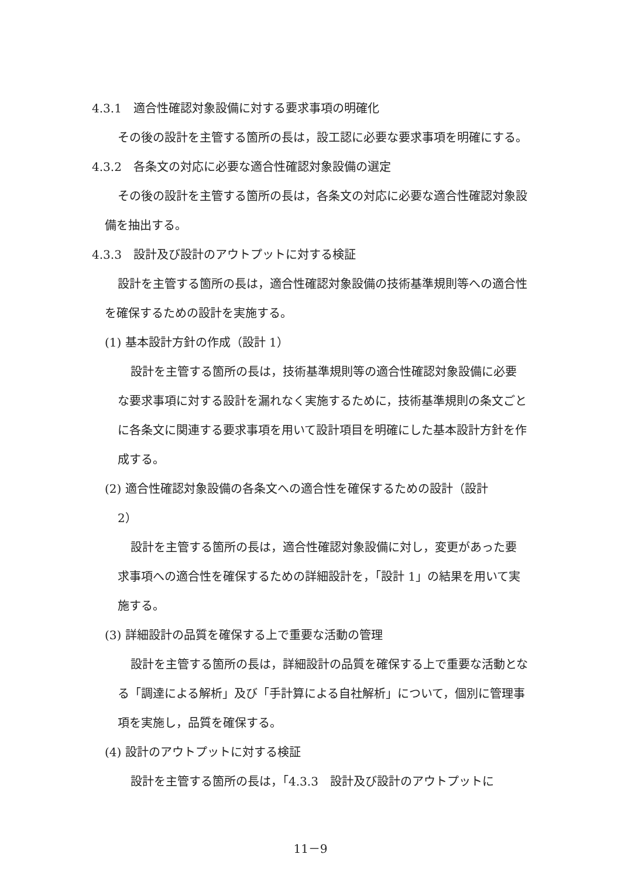4.3.1　適合性確認対象設備に対する要求事項の明確化
その後の設計を主管する箇所の長は，設工認に必要な要求事項を明確にする。
4.3.2　各条文の対応に必要な適合性確認対象設備の選定
その後の設計を主管する箇所の長は，各条文の対応に必要な適合性確認対象設備を抽出する。
4.3.3　設計及び設計のアウトプットに対する検証
設計を主管する箇所の長は，適合性確認対象設備の技術基準規則等への適合性を確保するための設計を実施する。
(1) 基本設計方針の作成（設計 1）
設計を主管する箇所の長は，技術基準規則等の適合性確認対象設備に必要な要求事項に対する設計を漏れなく実施するために，技術基準規則の条文ごとに各条文に関連する要求事項を用いて設計項目を明確にした基本設計方針を作成する。
(2) 適合性確認対象設備の各条文への適合性を確保するための設計（設計
2）
設計を主管する箇所の長は，適合性確認対象設備に対し，変更があった要求事項への適合性を確保するための詳細設計を，「設計 1」の結果を用いて実施する。
(3) 詳細設計の品質を確保する上で重要な活動の管理
設計を主管する箇所の長は，詳細設計の品質を確保する上で重要な活動となる「調達による解析」及び「手計算による自社解析」について，個別に管理事項を実施し，品質を確保する。
(4) 設計のアウトプットに対する検証
設計を主管する箇所の長は，「4.3.3　設計及び設計のアウトプットに
11－9